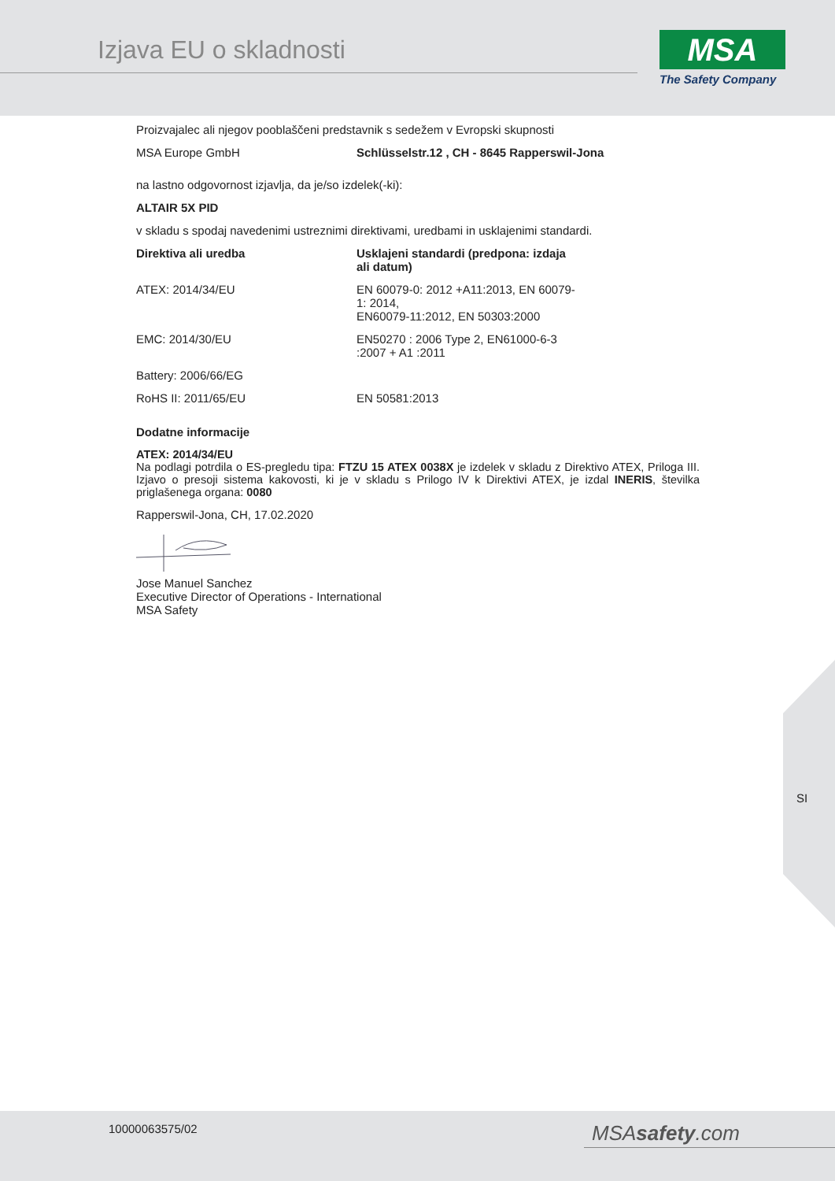Izjava EU o skladnosti
MSA
The Safety Company
Proizvajalec ali njegov pooblaščeni predstavnik s sedežem v Evropski skupnosti
| MSA Europe GmbH | Schlüsselstr.12 , CH - 8645 Rapperswil-Jona |
na lastno odgovornost izjavlja, da je/so izdelek(-ki):
ALTAIR 5X PID
v skladu s spodaj navedenimi ustreznimi direktivami, uredbami in usklajenimi standardi.
| Direktiva ali uredba | Usklajeni standardi (predpona: izdaja ali datum) |
| --- | --- |
| ATEX: 2014/34/EU | EN 60079-0: 2012 +A11:2013, EN 60079-1: 2014, EN60079-11:2012, EN 50303:2000 |
| EMC: 2014/30/EU | EN50270 : 2006 Type 2, EN61000-6-3 :2007 + A1 :2011 |
| Battery: 2006/66/EG | |
| RoHS II: 2011/65/EU | EN 50581:2013 |
Dodatne informacije
ATEX: 2014/34/EU
Na podlagi potrdila o ES-pregledu tipa: FTZU 15 ATEX 0038X je izdelek v skladu z Direktivo ATEX, Priloga III. Izjavo o presoji sistema kakovosti, ki je v skladu s Prilogo IV k Direktivi ATEX, je izdal INERIS, številka priglašenega organa: 0080
Rapperswil-Jona, CH, 17.02.2020
Jose Manuel Sanchez
Executive Director of Operations - International
MSA Safety
SI
10000063575/02 MSAsafety.com